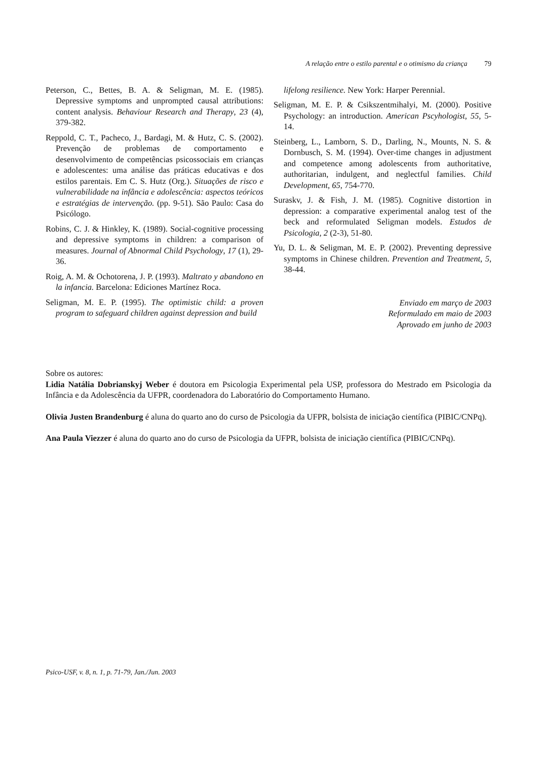A relação entre o estilo parental e o otimismo da criança 79
Peterson, C., Bettes, B. A. & Seligman, M. E. (1985). Depressive symptoms and unprompted causal attributions: content analysis. Behaviour Research and Therapy, 23 (4), 379-382.
Reppold, C. T., Pacheco, J., Bardagi, M. & Hutz, C. S. (2002). Prevenção de problemas de comportamento e desenvolvimento de competências psicossociais em crianças e adolescentes: uma análise das práticas educativas e dos estilos parentais. Em C. S. Hutz (Org.). Situações de risco e vulnerabilidade na infância e adolescência: aspectos teóricos e estratégias de intervenção. (pp. 9-51). São Paulo: Casa do Psicólogo.
Robins, C. J. & Hinkley, K. (1989). Social-cognitive processing and depressive symptoms in children: a comparison of measures. Journal of Abnormal Child Psychology, 17 (1), 29-36.
Roig, A. M. & Ochotorena, J. P. (1993). Maltrato y abandono en la infancia. Barcelona: Ediciones Martínez Roca.
Seligman, M. E. P. (1995). The optimistic child: a proven program to safeguard children against depression and build
lifelong resilience. New York: Harper Perennial.
Seligman, M. E. P. & Csikszentmihalyi, M. (2000). Positive Psychology: an introduction. American Pscyhologist, 55, 5-14.
Steinberg, L., Lamborn, S. D., Darling, N., Mounts, N. S. & Dornbusch, S. M. (1994). Over-time changes in adjustment and competence among adolescents from authoritative, authoritarian, indulgent, and neglectful families. Child Development, 65, 754-770.
Suraskv, J. & Fish, J. M. (1985). Cognitive distortion in depression: a comparative experimental analog test of the beck and reformulated Seligman models. Estudos de Psicologia, 2 (2-3), 51-80.
Yu, D. L. & Seligman, M. E. P. (2002). Preventing depressive symptoms in Chinese children. Prevention and Treatment, 5, 38-44.
Enviado em março de 2003
Reformulado em maio de 2003
Aprovado em junho de 2003
Sobre os autores:
Lidia Natália Dobrianskyj Weber é doutora em Psicologia Experimental pela USP, professora do Mestrado em Psicologia da Infância e da Adolescência da UFPR, coordenadora do Laboratório do Comportamento Humano.
Olivia Justen Brandenburg é aluna do quarto ano do curso de Psicologia da UFPR, bolsista de iniciação científica (PIBIC/CNPq).
Ana Paula Viezzer é aluna do quarto ano do curso de Psicologia da UFPR, bolsista de iniciação científica (PIBIC/CNPq).
Psico-USF, v. 8, n. 1, p. 71-79, Jan./Jun. 2003